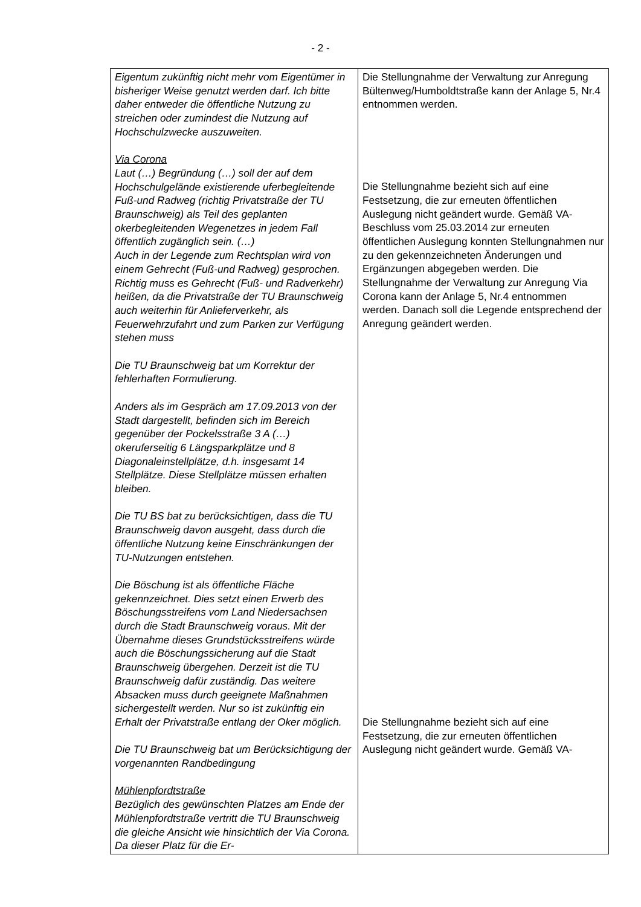- 2 -
| Eigentum zukünftig nicht mehr vom Eigentümer in bisheriger Weise genutzt werden darf. Ich bitte daher entweder die öffentliche Nutzung zu streichen oder zumindest die Nutzung auf Hochschulzwecke auszuweiten. Via Corona Laut (…) Begründung (…) soll der auf dem Hochschulgelände existierende uferbegleitende Fuß-und Radweg (richtig Privatstraße der TU Braunschweig) als Teil des geplanten okerbegleitenden Wegenetzes in jedem Fall öffentlich zugänglich sein. (…) Auch in der Legende zum Rechtsplan wird von einem Gehrecht (Fuß-und Radweg) gesprochen. Richtig muss es Gehrecht (Fuß- und Radverkehr) heißen, da die Privatstraße der TU Braunschweig auch weiterhin für Anlieferverkehr, als Feuerwehrzufahrt und zum Parken zur Verfügung stehen muss Die TU Braunschweig bat um Korrektur der fehlerhaften Formulierung. Anders als im Gespräch am 17.09.2013 von der Stadt dargestellt, befinden sich im Bereich gegenüber der Pockelsstraße 3 A (…) okeruferseitig 6 Längsparkplätze und 8 Diagonaleinstellplätze, d.h. insgesamt 14 Stellplätze. Diese Stellplätze müssen erhalten bleiben. Die TU BS bat zu berücksichtigen, dass die TU Braunschweig davon ausgeht, dass durch die öffentliche Nutzung keine Einschränkungen der TU-Nutzungen entstehen. Die Böschung ist als öffentliche Fläche gekennzeichnet. Dies setzt einen Erwerb des Böschungsstreifens vom Land Niedersachsen durch die Stadt Braunschweig voraus. Mit der Übernahme dieses Grundstücksstreifens würde auch die Böschungssicherung auf die Stadt Braunschweig übergehen. Derzeit ist die TU Braunschweig dafür zuständig. Das weitere Absacken muss durch geeignete Maßnahmen sichergestellt werden. Nur so ist zukünftig ein Erhalt der Privatstraße entlang der Oker möglich. Die TU Braunschweig bat um Berücksichtigung der vorgenannten Randbedingung Mühlenpfordtstraße Bezüglich des gewünschten Platzes am Ende der Mühlenpfordtstraße vertritt die TU Braunschweig die gleiche Ansicht wie hinsichtlich der Via Corona. Da dieser Platz für die Er- | Die Stellungnahme der Verwaltung zur Anregung Bültenweg/Humboldtstraße kann der Anlage 5, Nr.4 entnommen werden. Die Stellungnahme bezieht sich auf eine Festsetzung, die zur erneuten öffentlichen Auslegung nicht geändert wurde. Gemäß VA-Beschluss vom 25.03.2014 zur erneuten öffentlichen Auslegung konnten Stellungnahmen nur zu den gekennzeichneten Änderungen und Ergänzungen abgegeben werden. Die Stellungnahme der Verwaltung zur Anregung Via Corona kann der Anlage 5, Nr.4 entnommen werden. Danach soll die Legende entsprechend der Anregung geändert werden. Die Stellungnahme bezieht sich auf eine Festsetzung, die zur erneuten öffentlichen Auslegung nicht geändert wurde. Gemäß VA- |